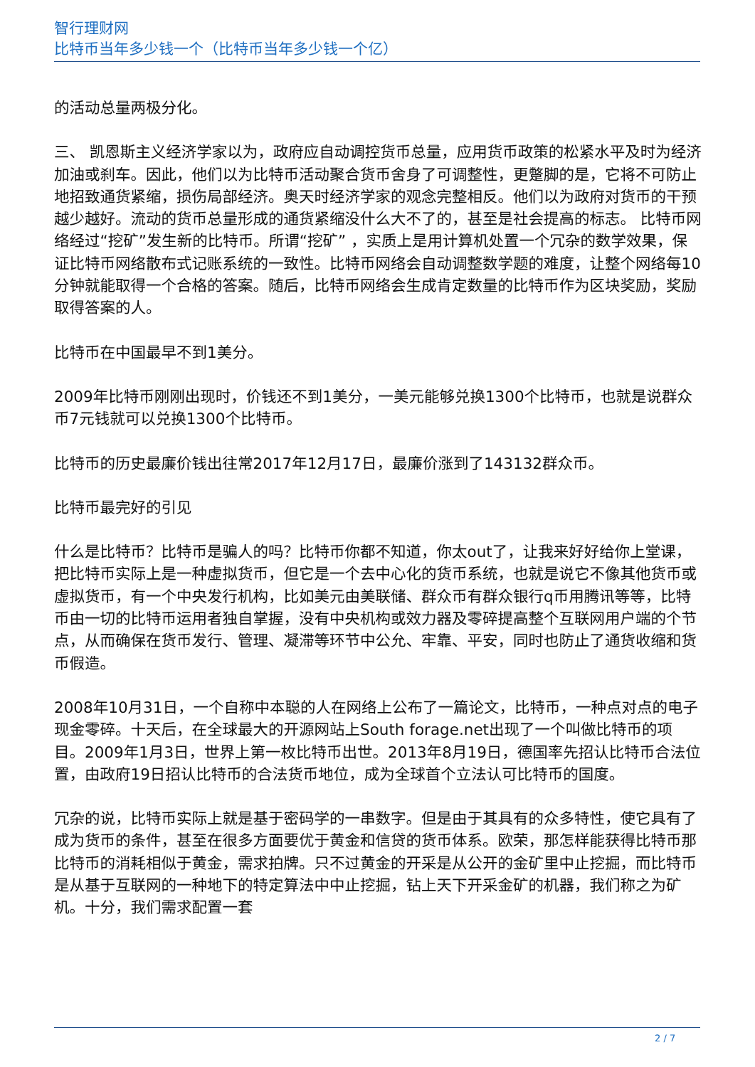智行理财网
比特币当年多少钱一个（比特币当年多少钱一个亿）
的活动总量两极分化。
三、 凯恩斯主义经济学家以为，政府应自动调控货币总量，应用货币政策的松紧水平及时为经济加油或刹车。因此，他们以为比特币活动聚合货币舍身了可调整性，更蹩脚的是，它将不可防止地招致通货紧缩，损伤局部经济。奥天时经济学家的观念完整相反。他们以为政府对货币的干预越少越好。流动的货币总量形成的通货紧缩没什么大不了的，甚至是社会提高的标志。 比特币网络经过“挖矿”发生新的比特币。所谓“挖矿” ，实质上是用计算机处置一个冗杂的数学效果，保证比特币网络散布式记账系统的一致性。比特币网络会自动调整数学题的难度，让整个网络每10分钟就能取得一个合格的答案。随后，比特币网络会生成肯定数量的比特币作为区块奖励，奖励取得答案的人。
比特币在中国最早不到1美分。
2009年比特币刚刚出现时，价钱还不到1美分，一美元能够兑换1300个比特币，也就是说群众币7元钱就可以兑换1300个比特币。
比特币的历史最廉价钱出往常2017年12月17日，最廉价涨到了143132群众币。
比特币最完好的引见
什么是比特币？比特币是骗人的吗？比特币你都不知道，你太out了，让我来好好给你上堂课，把比特币实际上是一种虚拟货币，但它是一个去中心化的货币系统，也就是说它不像其他货币或虚拟货币，有一个中央发行机构，比如美元由美联储、群众币有群众银行q币用腾讯等等，比特币由一切的比特币运用者独自掌握，没有中央机构或效力器及零碎提高整个互联网用户端的个节点，从而确保在货币发行、管理、凝滞等环节中公允、牢靠、平安，同时也防止了通货收缩和货币假造。
2008年10月31日，一个自称中本聪的人在网络上公布了一篇论文，比特币，一种点对点的电子现金零碎。十天后，在全球最大的开源网站上South forage.net出现了一个叫做比特币的项目。2009年1月3日，世界上第一枚比特币出世。2013年8月19日，德国率先招认比特币合法位置，由政府19日招认比特币的合法货币地位，成为全球首个立法认可比特币的国度。
冗杂的说，比特币实际上就是基于密码学的一串数字。但是由于其具有的众多特性，使它具有了成为货币的条件，甚至在很多方面要优于黄金和信贷的货币体系。欧荣，那怎样能获得比特币那比特币的消耗相似于黄金，需求拍牌。只不过黄金的开采是从公开的金矿里中止挖掘，而比特币是从基于互联网的一种地下的特定算法中中止挖掘，钻上天下开采金矿的机器，我们称之为矿机。十分，我们需求配置一套
2 / 7